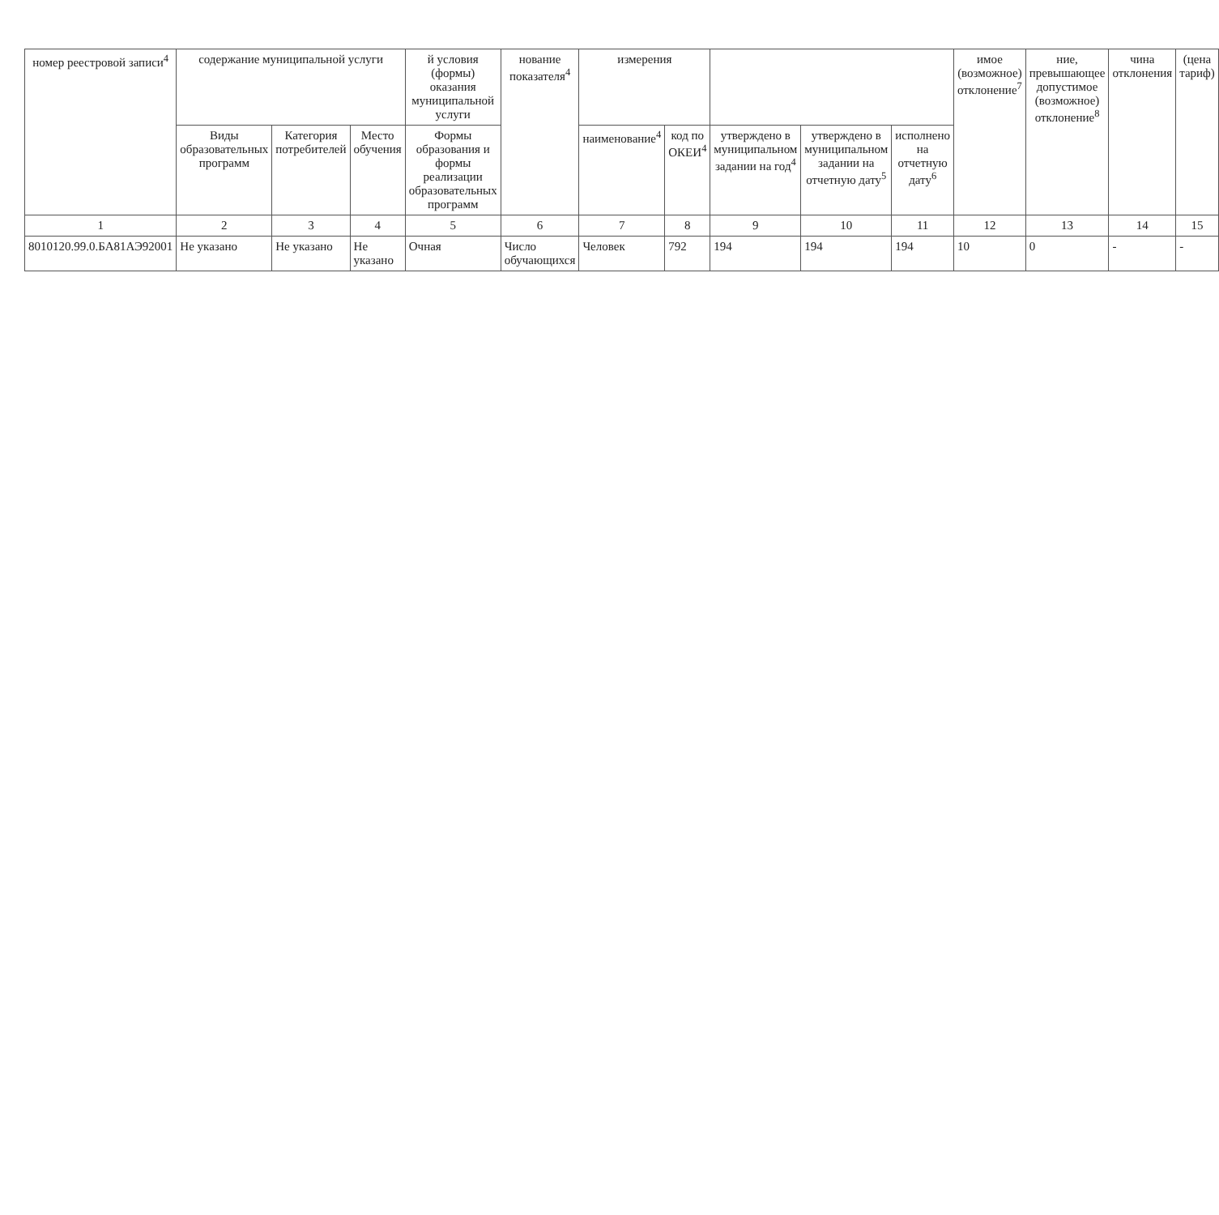| номер реестровой записи<sup>4</sup> | содержание муниципальной услуги | | | й условия (формы) оказания муниципальной услуги | нование показателя<sup>4</sup> | измерения | | | | | имое (возможное) отклонение<sup>7</sup> | ние, превышающее допустимое (возможное) отклонение<sup>8</sup> | чина отклонения | (цена тариф) |
| --- | --- | --- | --- | --- | --- | --- | --- | --- | --- | --- | --- | --- | --- | --- |
| | Виды образовательных программ | Категория потребителей | Место обучения | Формы образования и формы реализации образовательных программ | | наименование<sup>4</sup> | код по ОКЕИ<sup>4</sup> | утверждено в муниципальном задании на год<sup>4</sup> | утверждено в муниципальном задании на отчетную дату<sup>5</sup> | исполнено на отчетную дату<sup>6</sup> | | | | |
| 1 | 2 | 3 | 4 | 5 | 6 | 7 | 8 | 9 | 10 | 11 | 12 | 13 | 14 | 15 |
| 8010120.99.0.БА81АЭ92001 | Не указано | Не указано | Не указано | Очная | Число обучающихся | Человек | 792 | 194 | 194 | 194 | 10 | 0 | - | - |